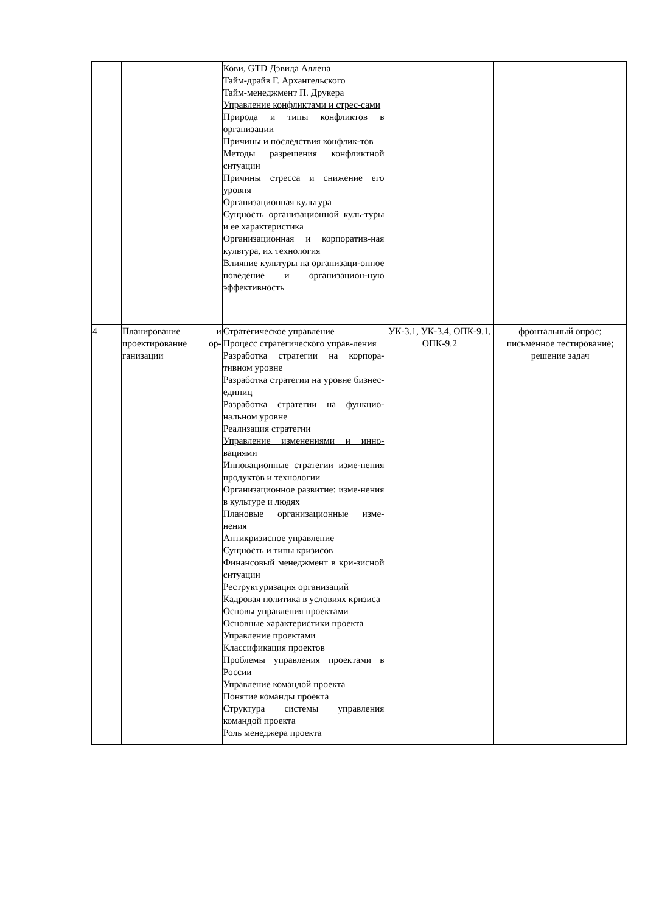| | | Кови, GTD Дэвида Аллена Тайм-драйв Г. Архангельского Тайм-менеджмент П. Друкера Управление конфликтами и стрес-сами Природа и типы конфликтов в организации Причины и последствия конфлик-тов Методы разрешения конфликтной ситуации Причины стресса и снижение его уровня Организационная культура Сущность организационной куль-туры и ее характеристика Организационная и корпоратив-ная культура, их технология Влияние культуры на организаци-онное поведение и организацион-ную эффективность | | |
| 4 | Планирование и проектирование ор-ганизации | Стратегическое управление Процесс стратегического управ-ления Разработка стратегии на корпора-тивном уровне Разработка стратегии на уровне бизнес-единиц Разработка стратегии на функцио-нальном уровне Реализация стратегии Управление изменениями и инно-вациями Инновационные стратегии изме-нения продуктов и технологии Организационное развитие: изме-нения в культуре и людях Плановые организационные изме-нения Антикризисное управление Сущность и типы кризисов Финансовый менеджмент в кри-зисной ситуации Реструктуризация организаций Кадровая политика в условиях кризиса Основы управления проектами Основные характеристики проекта Управление проектами Классификация проектов Проблемы управления проектами в России Управление командой проекта Понятие команды проекта Структура системы управления командой проекта Роль менеджера проекта | УК-3.1, УК-3.4, ОПК-9.1, ОПК-9.2 | фронтальный опрос; письменное тестирование; решение задач |